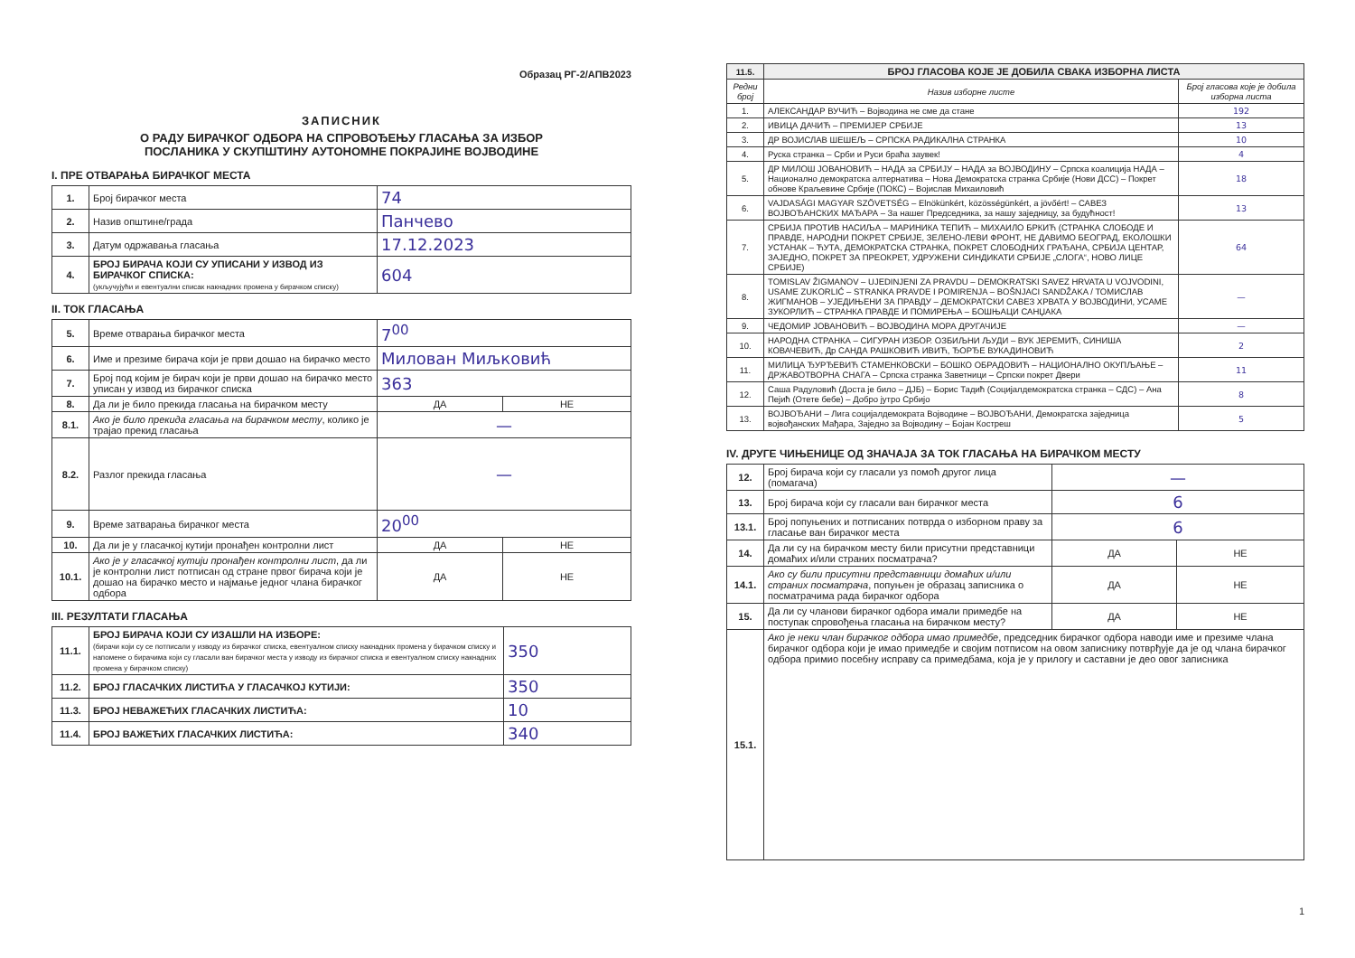Образац РГ-2/АПВ2023
ЗАПИСНИК
О РАДУ БИРАЧКОГ ОДБОРА НА СПРОВОЂЕЊУ ГЛАСАЊА ЗА ИЗБОР
ПОСЛАНИКА У СКУПШТИНУ АУТОНОМНЕ ПОКРАЈИНЕ ВОЈВОДИНЕ
I. ПРЕ ОТВАРАЊА БИРАЧКОГ МЕСТА
| 1. | Број бирачког места | 74 |
| 2. | Назив општине/града | Панчево |
| 3. | Датум одржавања гласања | 17.12.2023 |
| 4. | БРОЈ БИРАЧА КОЈИ СУ УПИСАНИ У ИЗВОД ИЗ БИРАЧКОГ СПИСКА: (укључујући и евентуални списак накнадних промена у бирачком списку) | 604 |
II. ТОК ГЛАСАЊА
| 5. | Време отварања бирачког места | 7<sup>00</sup> | |
| 6. | Име и презиме бирача који је први дошао на бирачко место | Милован Миљковић | |
| 7. | Број под којим је бирач који је први дошао на бирачко место уписан у извод из бирачког списка | 363 | |
| 8. | Да ли је било прекида гласања на бирачком месту | ДА | НЕ |
| 8.1. | Ако је било прекида гласања на бирачком месту , колико је трајао прекид гласања | — | |
| 8.2. | Разлог прекида гласања | — | |
| 9. | Време затварања бирачког места | 20<sup>00</sup> | |
| 10. | Да ли је у гласачкој кутији пронађен контролни лист | ДА | НЕ |
| 10.1. | Ако је у гласачкој кутији пронађен контролни лист , да ли је контролни лист потписан од стране првог бирача који је дошао на бирачко место и најмање једног члана бирачког одбора | ДА | НЕ |
III. РЕЗУЛТАТИ ГЛАСАЊА
| 11.1. | БРОЈ БИРАЧА КОЈИ СУ ИЗАШЛИ НА ИЗБОРЕ: (бирачи који су се потписали у изводу из бирачког списка, евентуалном списку накнадних промена у бирачком списку и напомене о бирачима који су гласали ван бирачког места у изводу из бирачког списка и евентуалном списку накнадних промена у бирачком списку) | 350 |
| 11.2. | БРОЈ ГЛАСАЧКИХ ЛИСТИЋА У ГЛАСАЧКОЈ КУТИЈИ: | 350 |
| 11.3. | БРОЈ НЕВАЖЕЋИХ ГЛАСАЧКИХ ЛИСТИЋА: | 10 |
| 11.4. | БРОЈ ВАЖЕЋИХ ГЛАСАЧКИХ ЛИСТИЋА: | 340 |
| 11.5. | БРОЈ ГЛАСОВА КОЈЕ ЈЕ ДОБИЛА СВАКА ИЗБОРНА ЛИСТА | |
| Редни број | Назив изборне листе | Број гласова које је добила изборна листа |
| 1. | АЛЕКСАНДАР ВУЧИЋ – Војводина не сме да стане | 192 |
| 2. | ИВИЦА ДАЧИЋ – ПРЕМИЈЕР СРБИЈЕ | 13 |
| 3. | ДР ВОЈИСЛАВ ШЕШЕЉ – СРПСКА РАДИКАЛНА СТРАНКА | 10 |
| 4. | Руска странка – Срби и Руси браћа заувек! | 4 |
| 5. | ДР МИЛОШ ЈОВАНОВИЋ – НАДА за СРБИЈУ – НАДА за ВОЈВОДИНУ – Српска коалиција НАДА – Национално демократска алтернатива – Нова Демократска странка Србије (Нови ДСС) – Покрет обнове Краљевине Србије (ПОКС) – Војислав Михаиловић | 18 |
| 6. | VAJDASÁGI MAGYAR SZÖVETSÉG – Elnökünkért, közösségünkért, a jövőért! – САВЕЗ ВОЈВОЂАНСКИХ МАЂАРА – За нашег Председника, за нашу заједницу, за будућност! | 13 |
| 7. | СРБИЈА ПРОТИВ НАСИЉА – МАРИНИКА ТЕПИЋ – МИХАИЛО БРКИЋ (СТРАНКА СЛОБОДЕ И ПРАВДЕ, НАРОДНИ ПОКРЕТ СРБИЈЕ, ЗЕЛЕНО-ЛЕВИ ФРОНТ, НЕ ДАВИМО БЕОГРАД, ЕКОЛОШКИ УСТАНАК – ЋУТА, ДЕМОКРАТСКА СТРАНКА, ПОКРЕТ СЛОБОДНИХ ГРАЂАНА, СРБИЈА ЦЕНТАР, ЗАЈЕДНО, ПОКРЕТ ЗА ПРЕОКРЕТ, УДРУЖЕНИ СИНДИКАТИ СРБИЈЕ „СЛОГА“, НОВО ЛИЦЕ СРБИЈЕ) | 64 |
| 8. | TOMISLAV ŽIGMANOV – UJEDINJENI ZA PRAVDU – DEMOKRATSKI SAVEZ HRVATA U VOJVODINI, USAME ZUKORLIĆ – STRANKA PRAVDE I POMIRENJA – BOŠNJACI SANDŽAKA / ТОМИСЛАВ ЖИГМАНОВ – УЈЕДИЊЕНИ ЗА ПРАВДУ – ДЕМОКРАТСКИ САВЕЗ ХРВАТА У ВОЈВОДИНИ, УСАМЕ ЗУКОРЛИЋ – СТРАНКА ПРАВДЕ И ПОМИРЕЊА – БОШЊАЦИ САНЏАКА | — |
| 9. | ЧЕДОМИР ЈОВАНОВИЋ – ВОЈВОДИНА МОРА ДРУГАЧИЈЕ | — |
| 10. | НАРОДНА СТРАНКА – СИГУРАН ИЗБОР. ОЗБИЉНИ ЉУДИ – ВУК ЈЕРЕМИЋ, СИНИША КОВАЧЕВИЋ, Др САНДА РАШКОВИЋ ИВИЋ, ЂОРЂЕ ВУКАДИНОВИЋ | 2 |
| 11. | МИЛИЦА ЂУРЂЕВИЋ СТАМЕНКОВСКИ – БОШКО ОБРАДОВИЋ – НАЦИОНАЛНО ОКУПЉАЊЕ – ДРЖАВОТВОРНА СНАГА – Српска странка Заветници – Српски покрет Двери | 11 |
| 12. | Саша Радуловић (Доста је било – ДЈБ) – Борис Тадић (Социјалдемократска странка – СДС) – Ана Пејић (Отете бебе) – Добро јутро Србијо | 8 |
| 13. | ВОЈВОЂАНИ – Лига социјалдемократа Војводине – ВОЈВОЂАНИ, Демократска заједница војвођанских Мађара, Заједно за Војводину – Бојан Костреш | 5 |
IV. ДРУГЕ ЧИЊЕНИЦЕ ОД ЗНАЧАЈА ЗА ТОК ГЛАСАЊА НА БИРАЧКОМ МЕСТУ
| 12. | Број бирача који су гласали уз помоћ другог лица (помагача) | — | |
| 13. | Број бирача који су гласали ван бирачког места | 6 | |
| 13.1. | Број попуњених и потписаних потврда о изборном праву за гласање ван бирачког места | 6 | |
| 14. | Да ли су на бирачком месту били присутни представници домаћих и/или страних посматрача? | ДА | НЕ |
| 14.1. | Ако су били присутни представници домаћих и/или страних посматрача , попуњен је образац записника о посматрачима рада бирачког одбора | ДА | НЕ |
| 15. | Да ли су чланови бирачког одбора имали примедбе на поступак спровођења гласања на бирачком месту? | ДА | НЕ |
| 15.1. | Ако је неки члан бирачког одбора имао примедбе , председник бирачког одбора наводи име и презиме члана бирачког одбора који је имао примедбе и својим потписом на овом записнику потврђује да је од члана бирачког одбора примио посебну исправу са примедбама, која је у прилогу и саставни је део овог записника | | |
1